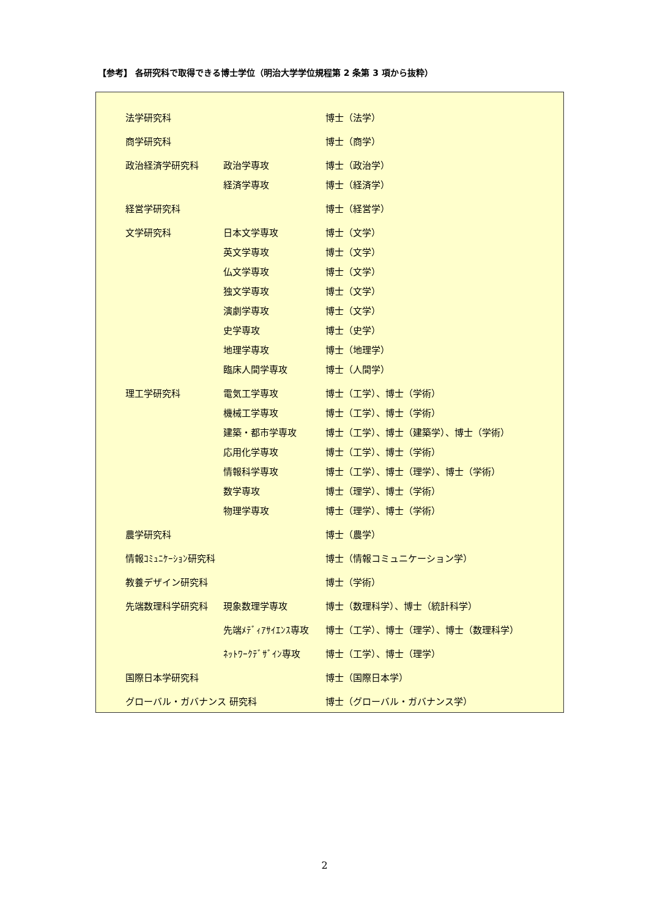【参考】 各研究科で取得できる博士学位（明治大学学位規程第 2 条第 3 項から抜粋）
| 法学研究科 | | 博士（法学） |
| 商学研究科 | | 博士（商学） |
| 政治経済学研究科 | 政治学専攻 | 博士（政治学） |
| | 経済学専攻 | 博士（経済学） |
| 経営学研究科 | | 博士（経営学） |
| 文学研究科 | 日本文学専攻 | 博士（文学） |
| | 英文学専攻 | 博士（文学） |
| | 仏文学専攻 | 博士（文学） |
| | 独文学専攻 | 博士（文学） |
| | 演劇学専攻 | 博士（文学） |
| | 史学専攻 | 博士（史学） |
| | 地理学専攻 | 博士（地理学） |
| | 臨床人間学専攻 | 博士（人間学） |
| 理工学研究科 | 電気工学専攻 | 博士（工学）、博士（学術） |
| | 機械工学専攻 | 博士（工学）、博士（学術） |
| | 建築・都市学専攻 | 博士（工学）、博士（建築学）、博士（学術） |
| | 応用化学専攻 | 博士（工学）、博士（学術） |
| | 情報科学専攻 | 博士（工学）、博士（理学）、博士（学術） |
| | 数学専攻 | 博士（理学）、博士（学術） |
| | 物理学専攻 | 博士（理学）、博士（学術） |
| 農学研究科 | | 博士（農学） |
| 情報ｺﾐｭﾆｹｰｼｮﾝ研究科 | | 博士（情報コミュニケーション学） |
| 教養デザイン研究科 | | 博士（学術） |
| 先端数理科学研究科 | 現象数理学専攻 | 博士（数理科学）、博士（統計科学） |
| | 先端ﾒﾃﾞｨｱｻｲｴﾝｽ専攻 | 博士（工学）、博士（理学）、博士（数理科学） |
| | ﾈｯﾄﾜｰｸﾃﾞｻﾞｲﾝ専攻 | 博士（工学）、博士（理学） |
| 国際日本学研究科 | | 博士（国際日本学） |
| グローバル・ガバナンス 研究科 | | 博士（グローバル・ガバナンス学） |
2